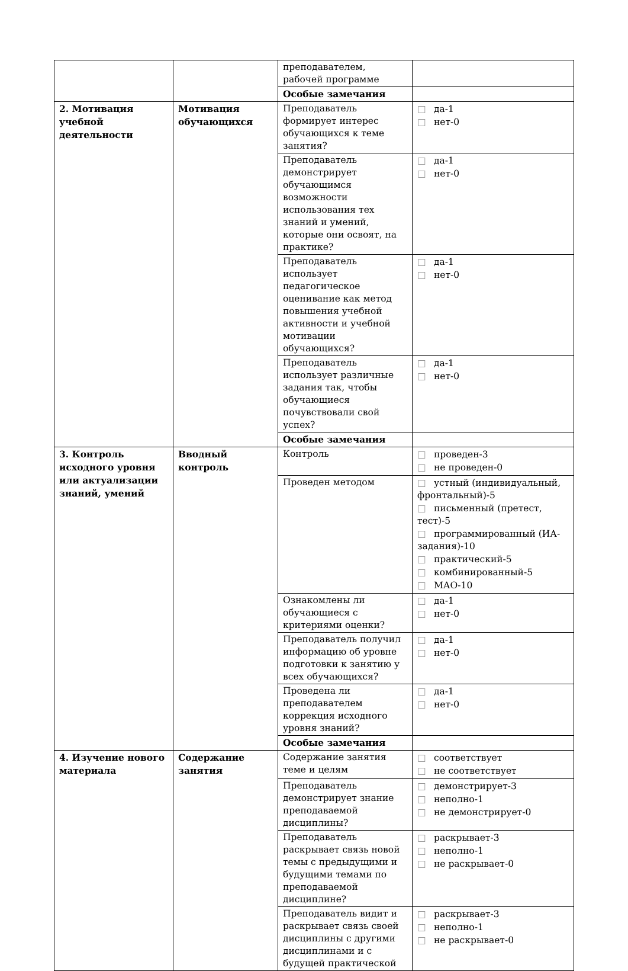| | | преподавателем, рабочей программе | |
| | | Особые замечания | |
| 2. Мотивация учебной деятельности | Мотивация обучающихся | Преподаватель формирует интерес обучающихся к теме занятия? | □ да-1 □ нет-0 |
| | | Преподаватель демонстрирует обучающимся возможности использования тех знаний и умений, которые они освоят, на практике? | □ да-1 □ нет-0 |
| | | Преподаватель использует педагогическое оценивание как метод повышения учебной активности и учебной мотивации обучающихся? | □ да-1 □ нет-0 |
| | | Преподаватель использует различные задания так, чтобы обучающиеся почувствовали свой успех? | □ да-1 □ нет-0 |
| | | Особые замечания | |
| 3. Контроль исходного уровня или актуализации знаний, умений | Вводный контроль | Контроль | □ проведен-3 □ не проведен-0 |
| | | Проведен методом | □ устный (индивидуальный, фронтальный)-5 □ письменный (претест, тест)-5 □ программированный (ИА-задания)-10 □ практический-5 □ комбинированный-5 □ МАО-10 |
| | | Ознакомлены ли обучающиеся с критериями оценки? | □ да-1 □ нет-0 |
| | | Преподаватель получил информацию об уровне подготовки к занятию у всех обучающихся? | □ да-1 □ нет-0 |
| | | Проведена ли преподавателем коррекция исходного уровня знаний? | □ да-1 □ нет-0 |
| | | Особые замечания | |
| 4. Изучение нового материала | Содержание занятия | Содержание занятия теме и целям | □ соответствует □ не соответствует |
| | | Преподаватель демонстрирует знание преподаваемой дисциплины? | □ демонстрирует-3 □ неполно-1 □ не демонстрирует-0 |
| | | Преподаватель раскрывает связь новой темы с предыдущими и будущими темами по преподаваемой дисциплине? | □ раскрывает-3 □ неполно-1 □ не раскрывает-0 |
| | | Преподаватель видит и раскрывает связь своей дисциплины с другими дисциплинами и с будущей практической | □ раскрывает-3 □ неполно-1 □ не раскрывает-0 |